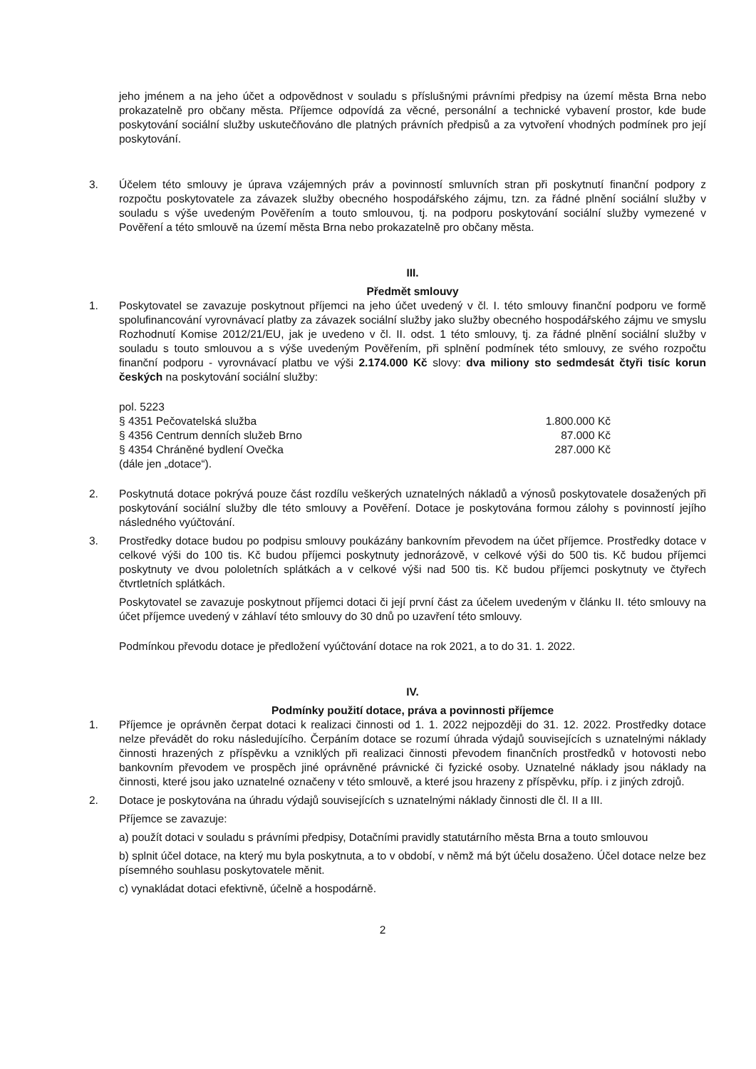jeho jménem a na jeho účet a odpovědnost v souladu s příslušnými právními předpisy na území města Brna nebo prokazatelně pro občany města. Příjemce odpovídá za věcné, personální a technické vybavení prostor, kde bude poskytování sociální služby uskutečňováno dle platných právních předpisů a za vytvoření vhodných podmínek pro její poskytování.
3. Účelem této smlouvy je úprava vzájemných práv a povinností smluvních stran při poskytnutí finanční podpory z rozpočtu poskytovatele za závazek služby obecného hospodářského zájmu, tzn. za řádné plnění sociální služby v souladu s výše uvedeným Pověřením a touto smlouvou, tj. na podporu poskytování sociální služby vymezené v Pověření a této smlouvě na území města Brna nebo prokazatelně pro občany města.
III.
Předmět smlouvy
1. Poskytovatel se zavazuje poskytnout příjemci na jeho účet uvedený v čl. I. této smlouvy finanční podporu ve formě spolufinancování vyrovnávací platby za závazek sociální služby jako služby obecného hospodářského zájmu ve smyslu Rozhodnutí Komise 2012/21/EU, jak je uvedeno v čl. II. odst. 1 této smlouvy, tj. za řádné plnění sociální služby v souladu s touto smlouvou a s výše uvedeným Pověřením, při splnění podmínek této smlouvy, ze svého rozpočtu finanční podporu - vyrovnávací platbu ve výši 2.174.000 Kč slovy: dva miliony sto sedmdesát čtyři tisíc korun českých na poskytování sociální služby:
pol. 5223
§ 4351 Pečovatelská služba 1.800.000 Kč
§ 4356 Centrum denních služeb Brno 87.000 Kč
§ 4354 Chráněné bydlení Ovečka 287.000 Kč
(dále jen „dotace“).
2. Poskytnutá dotace pokrývá pouze část rozdílu veškerých uznatelných nákladů a výnosů poskytovatele dosažených při poskytování sociální služby dle této smlouvy a Pověření. Dotace je poskytována formou zálohy s povinností jejího následného vyúčtování.
3. Prostředky dotace budou po podpisu smlouvy poukázány bankovním převodem na účet příjemce. Prostředky dotace v celkové výši do 100 tis. Kč budou příjemci poskytnuty jednorázově, v celkové výši do 500 tis. Kč budou příjemci poskytnuty ve dvou pololetních splátkách a v celkové výši nad 500 tis. Kč budou příjemci poskytnuty ve čtyřech čtvrtletních splátkách.
Poskytovatel se zavazuje poskytnout příjemci dotaci či její první část za účelem uvedeným v článku II. této smlouvy na účet příjemce uvedený v záhlaví této smlouvy do 30 dnů po uzavření této smlouvy.
Podmínkou převodu dotace je předložení vyúčtování dotace na rok 2021, a to do 31. 1. 2022.
IV.
Podmínky použití dotace, práva a povinnosti příjemce
1. Příjemce je oprávněn čerpat dotaci k realizaci činnosti od 1. 1. 2022 nejpozději do 31. 12. 2022. Prostředky dotace nelze převádět do roku následujícího. Čerpáním dotace se rozumí úhrada výdajů souvisejících s uznatelnými náklady činnosti hrazených z příspěvku a vzniklých při realizaci činnosti převodem finančních prostředků v hotovosti nebo bankovním převodem ve prospěch jiné oprávněné právnické či fyzické osoby. Uznatelné náklady jsou náklady na činnosti, které jsou jako uznatelné označeny v této smlouvě, a které jsou hrazeny z příspěvku, příp. i z jiných zdrojů.
2. Dotace je poskytována na úhradu výdajů souvisejících s uznatelnými náklady činnosti dle čl. II a III.
Příjemce se zavazuje:
a) použít dotaci v souladu s právními předpisy, Dotačními pravidly statutárního města Brna a touto smlouvou
b) splnit účel dotace, na který mu byla poskytnuta, a to v období, v němž má být účelu dosaženo. Účel dotace nelze bez písemného souhlasu poskytovatele měnit.
c) vynakládat dotaci efektivně, účelně a hospodárně.
2